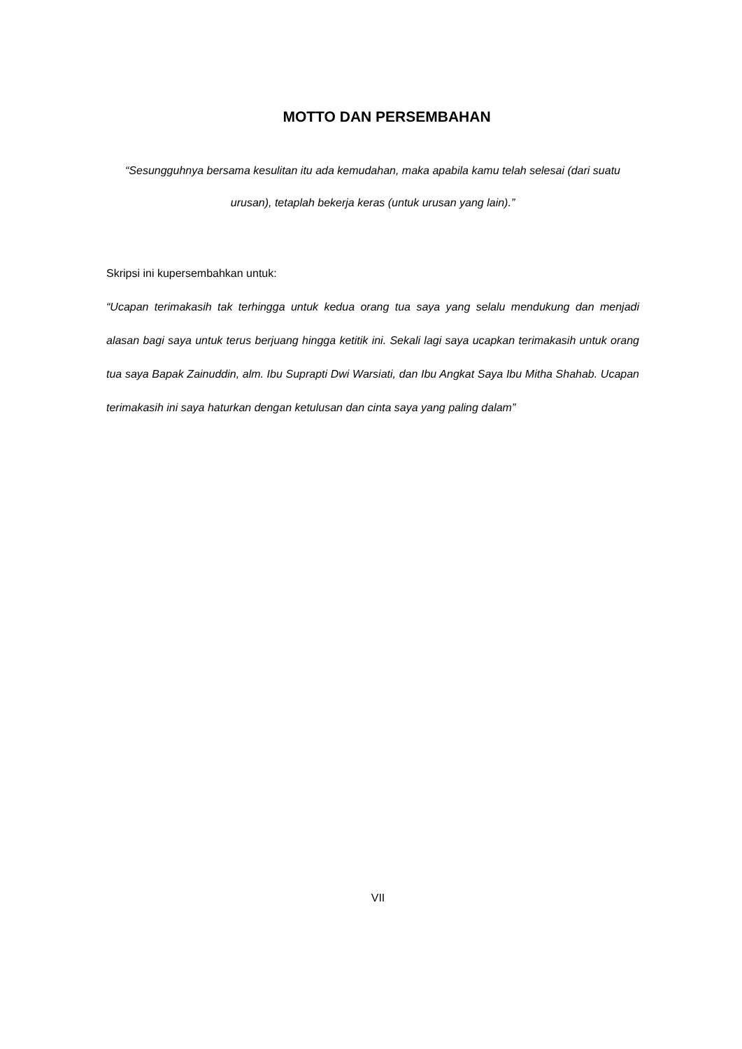MOTTO DAN PERSEMBAHAN
“Sesungguhnya bersama kesulitan itu ada kemudahan, maka apabila kamu telah selesai (dari suatu urusan), tetaplah bekerja keras (untuk urusan yang lain).”
Skripsi ini kupersembahkan untuk:
“Ucapan terimakasih tak terhingga untuk kedua orang tua saya yang selalu mendukung dan menjadi alasan bagi saya untuk terus berjuang hingga ketitik ini. Sekali lagi saya ucapkan terimakasih untuk orang tua saya Bapak Zainuddin, alm. Ibu Suprapti Dwi Warsiati, dan Ibu Angkat Saya Ibu Mitha Shahab. Ucapan terimakasih ini saya haturkan dengan ketulusan dan cinta saya yang paling dalam”
VII